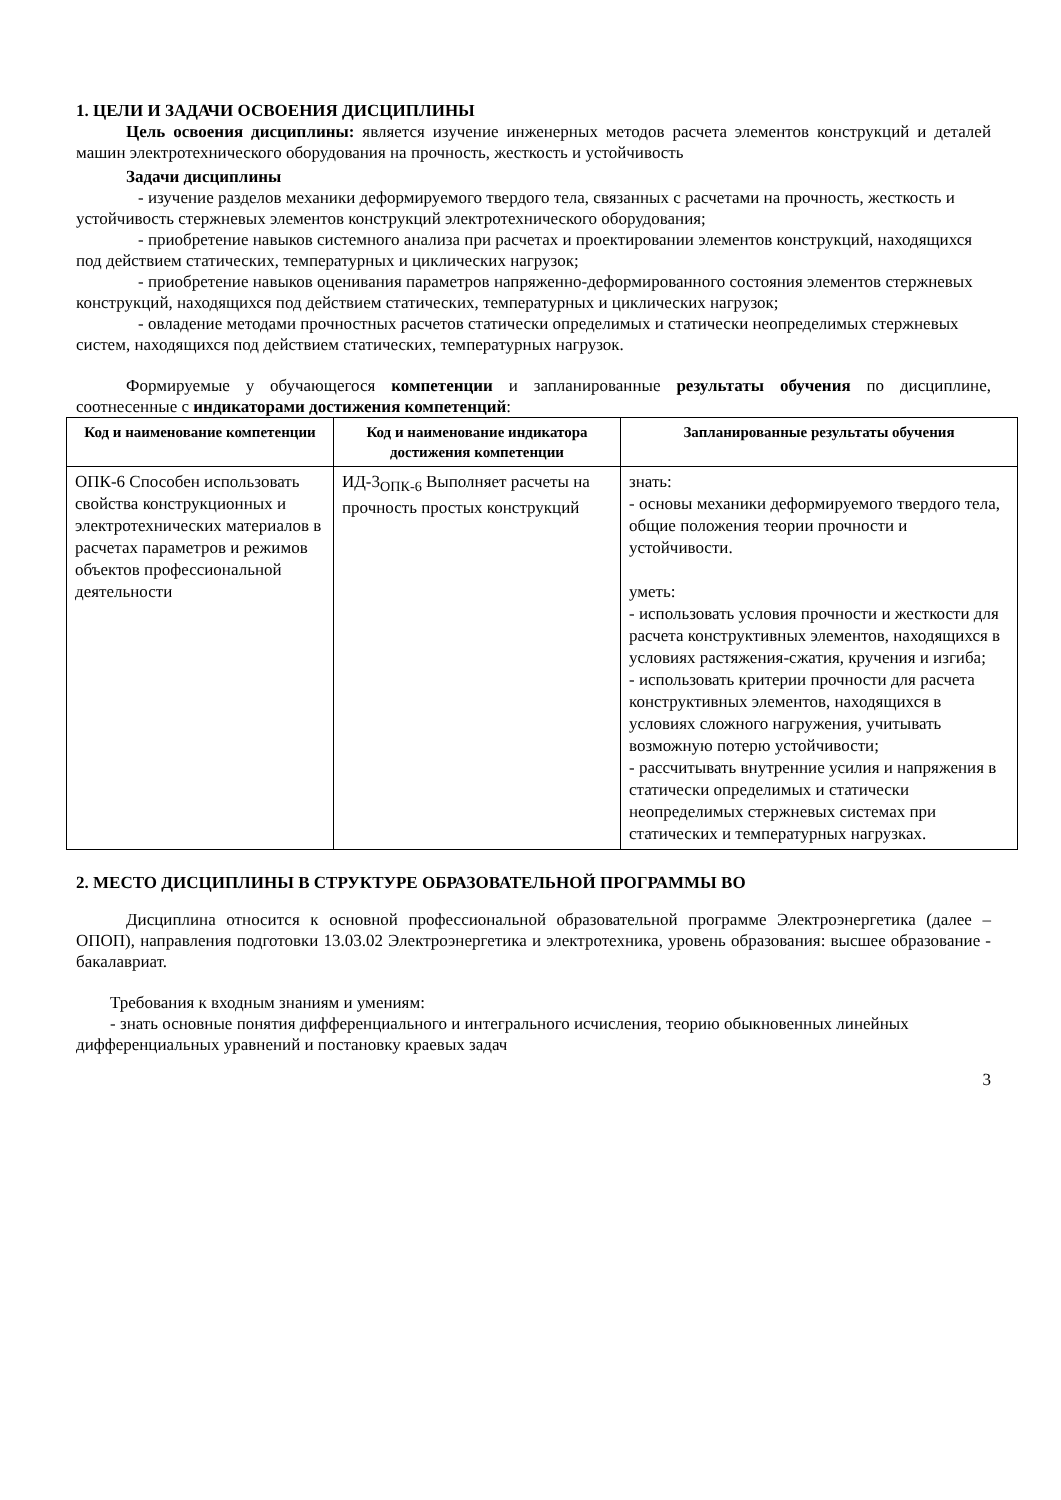1. ЦЕЛИ И ЗАДАЧИ ОСВОЕНИЯ ДИСЦИПЛИНЫ
Цель освоения дисциплины: является изучение инженерных методов расчета элементов конструкций и деталей машин электротехнического оборудования на прочность, жесткость и устойчивость
Задачи дисциплины
- изучение разделов механики деформируемого твердого тела, связанных с расчетами на прочность, жесткость и устойчивость стержневых элементов конструкций электротехнического оборудования;
- приобретение навыков системного анализа при расчетах и проектировании элементов конструкций, находящихся под действием статических, температурных и циклических нагрузок;
- приобретение навыков оценивания параметров напряженно-деформированного состояния элементов стержневых конструкций, находящихся под действием статических, температурных и циклических нагрузок;
- овладение методами прочностных расчетов статически определимых и статически неопределимых стержневых систем, находящихся под действием статических, температурных нагрузок.
Формируемые у обучающегося компетенции и запланированные результаты обучения по дисциплине, соотнесенные с индикаторами достижения компетенций:
| Код и наименование компетенции | Код и наименование индикатора достижения компетенции | Запланированные результаты обучения |
| --- | --- | --- |
| ОПК-6 Способен использовать свойства конструкционных и электротехнических материалов в расчетах параметров и режимов объектов профессиональной деятельности | ИД-3<sub>ОПК-6</sub> Выполняет расчеты на прочность простых конструкций | знать: - основы механики деформируемого твердого тела, общие положения теории прочности и устойчивости. уметь: - использовать условия прочности и жесткости для расчета конструктивных элементов, находящихся в условиях растяжения-сжатия, кручения и изгиба; - использовать критерии прочности для расчета конструктивных элементов, находящихся в условиях сложного нагружения, учитывать возможную потерю устойчивости; - рассчитывать внутренние усилия и напряжения в статически определимых и статически неопределимых стержневых системах при статических и температурных нагрузках. |
2. МЕСТО ДИСЦИПЛИНЫ В СТРУКТУРЕ ОБРАЗОВАТЕЛЬНОЙ ПРОГРАММЫ ВО
Дисциплина относится к основной профессиональной образовательной программе Электроэнергетика (далее – ОПОП), направления подготовки 13.03.02 Электроэнергетика и электротехника, уровень образования: высшее образование - бакалавриат.
Требования к входным знаниям и умениям:
- знать основные понятия дифференциального и интегрального исчисления, теорию обыкновенных линейных дифференциальных уравнений и постановку краевых задач
3